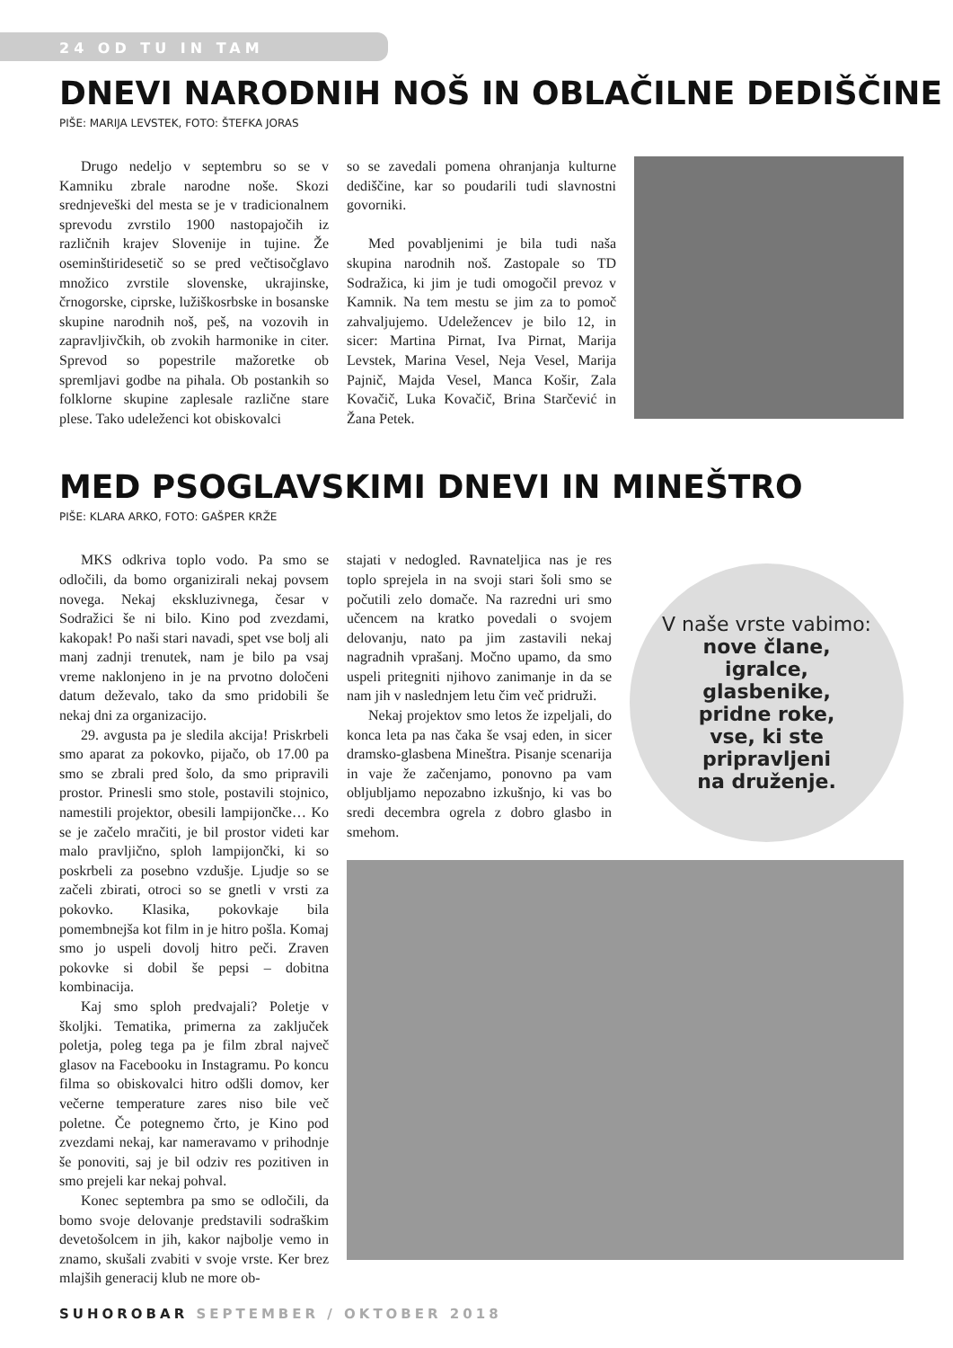24 OD TU IN TAM
DNEVI NARODNIH NOŠ IN OBLAČILNE DEDIŠČINE
PIŠE: MARIJA LEVSTEK, FOTO: ŠTEFKA JORAS
Drugo nedeljo v septembru so se v Kamniku zbrale narodne noše. Skozi srednjeveški del mesta se je v tradicionalnem sprevodu zvrstilo 1900 nastopajočih iz različnih krajev Slovenije in tujine. Že oseminštiridesetič so se pred večtisočglavo množico zvrstile slovenske, ukrajinske, črnogorske, ciprske, lužiškosrbske in bosanske skupine narodnih noš, peš, na vozovih in zapravljivčkih, ob zvokih harmonike in citer. Sprevod so popestrile mažoretke ob spremljavi godbe na pihala. Ob postankih so folklorne skupine zaplesale različne stare plese. Tako udeleženci kot obiskovalci
so se zavedali pomena ohranjanja kulturne dediščine, kar so poudarili tudi slavnostni govorniki.
Med povabljenimi je bila tudi naša skupina narodnih noš. Zastopale so TD Sodražica, ki jim je tudi omogočil prevoz v Kamnik. Na tem mestu se jim za to pomoč zahvaljujemo. Udeležencev je bilo 12, in sicer: Martina Pirnat, Iva Pirnat, Marija Levstek, Marina Vesel, Neja Vesel, Marija Pajnič, Majda Vesel, Manca Košir, Zala Kovačič, Luka Kovačič, Brina Starčević in Žana Petek.
MED PSOGLAVSKIMI DNEVI IN MINEŠTRO
PIŠE: KLARA ARKO, FOTO: GAŠPER KRŽE
MKS odkriva toplo vodo. Pa smo se odločili, da bomo organizirali nekaj povsem novega. Nekaj ekskluzivnega, česar v Sodražici še ni bilo. Kino pod zvezdami, kakopak! Po naši stari navadi, spet vse bolj ali manj zadnji trenutek, nam je bilo pa vsaj vreme naklonjeno in je na prvotno določeni datum deževalo, tako da smo pridobili še nekaj dni za organizacijo.
29. avgusta pa je sledila akcija! Priskrbeli smo aparat za pokovko, pijačo, ob 17.00 pa smo se zbrali pred šolo, da smo pripravili prostor. Prinesli smo stole, postavili stojnico, namestili projektor, obesili lampijončke… Ko se je začelo mračiti, je bil prostor videti kar malo pravljično, sploh lampijončki, ki so poskrbeli za posebno vzdušje. Ljudje so se začeli zbirati, otroci so se gnetli v vrsti za pokovko. Klasika, pokovkaje bila pomembnejša kot film in je hitro pošla. Komaj smo jo uspeli dovolj hitro peči. Zraven pokovke si dobil še pepsi – dobitna kombinacija.
Kaj smo sploh predvajali? Poletje v školjki. Tematika, primerna za zaključek poletja, poleg tega pa je film zbral največ glasov na Facebooku in Instagramu. Po koncu filma so obiskovalci hitro odšli domov, ker večerne temperature zares niso bile več poletne. Če potegnemo črto, je Kino pod zvezdami nekaj, kar nameravamo v prihodnje še ponoviti, saj je bil odziv res pozitiven in smo prejeli kar nekaj pohval.
Konec septembra pa smo se odločili, da bomo svoje delovanje predstavili sodraškim devetošolcem in jih, kakor najbolje vemo in znamo, skušali zvabiti v svoje vrste. Ker brez mlajših generacij klub ne more ob-
stajati v nedogled. Ravnateljica nas je res toplo sprejela in na svoji stari šoli smo se počutili zelo domače. Na razredni uri smo učencem na kratko povedali o svojem delovanju, nato pa jim zastavili nekaj nagradnih vprašanj. Močno upamo, da smo uspeli pritegniti njihovo zanimanje in da se nam jih v naslednjem letu čim več pridruži.
Nekaj projektov smo letos že izpeljali, do konca leta pa nas čaka še vsaj eden, in sicer dramsko-glasbena Mineštra. Pisanje scenarija in vaje že začenjamo, ponovno pa vam obljubljamo nepozabno izkušnjo, ki vas bo sredi decembra ogrela z dobro glasbo in smehom.
V naše vrste vabimo:
nove člane,
igralce,
glasbenike,
pridne roke,
vse, ki ste
pripravljeni
na druženje.
SUHOROBAR SEPTEMBER / OKTOBER 2018